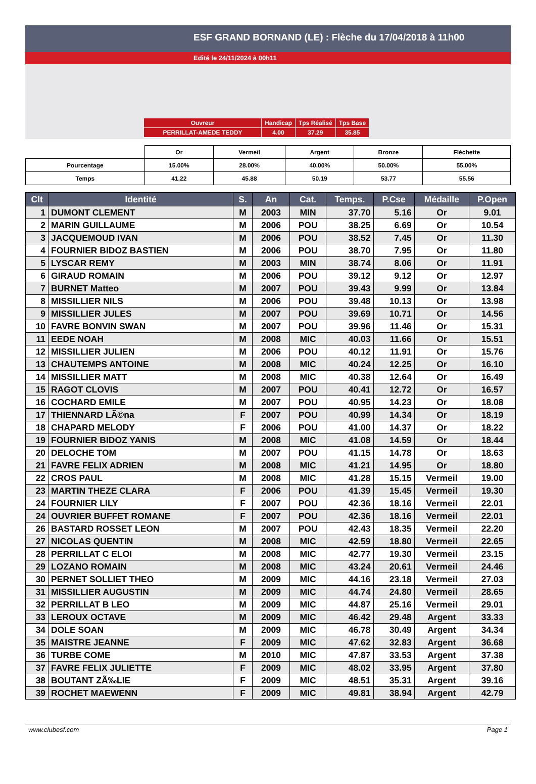ESF GRAND BORNAND (LE) : Flèche du 17/04/2018 à 11h00
Edité le 24/11/2024 à 00h11
| Ouvreur | Handicap | Tps Réalisé | Tps Base |
| PERRILLAT-AMEDE TEDDY | 4.00 | 37.29 | 35.85 |
| | Or | Vermeil | Argent | Bronze | Fléchette |
| Pourcentage | 15.00% | 28.00% | 40.00% | 50.00% | 55.00% |
| Temps | 41.22 | 45.88 | 50.19 | 53.77 | 55.56 |
| Clt | Identité | S. | An | Cat. | Temps. | P.Cse | Médaille | P.Open |
| --- | --- | --- | --- | --- | --- | --- | --- | --- |
| 1 | DUMONT CLEMENT | M | 2003 | MIN | 37.70 | 5.16 | Or | 9.01 |
| 2 | MARIN GUILLAUME | M | 2006 | POU | 38.25 | 6.69 | Or | 10.54 |
| 3 | JACQUEMOUD IVAN | M | 2006 | POU | 38.52 | 7.45 | Or | 11.30 |
| 4 | FOURNIER BIDOZ BASTIEN | M | 2006 | POU | 38.70 | 7.95 | Or | 11.80 |
| 5 | LYSCAR REMY | M | 2003 | MIN | 38.74 | 8.06 | Or | 11.91 |
| 6 | GIRAUD ROMAIN | M | 2006 | POU | 39.12 | 9.12 | Or | 12.97 |
| 7 | BURNET Matteo | M | 2007 | POU | 39.43 | 9.99 | Or | 13.84 |
| 8 | MISSILLIER NILS | M | 2006 | POU | 39.48 | 10.13 | Or | 13.98 |
| 9 | MISSILLIER JULES | M | 2007 | POU | 39.69 | 10.71 | Or | 14.56 |
| 10 | FAVRE BONVIN SWAN | M | 2007 | POU | 39.96 | 11.46 | Or | 15.31 |
| 11 | EEDE NOAH | M | 2008 | MIC | 40.03 | 11.66 | Or | 15.51 |
| 12 | MISSILLIER JULIEN | M | 2006 | POU | 40.12 | 11.91 | Or | 15.76 |
| 13 | CHAUTEMPS ANTOINE | M | 2008 | MIC | 40.24 | 12.25 | Or | 16.10 |
| 14 | MISSILLIER MATT | M | 2008 | MIC | 40.38 | 12.64 | Or | 16.49 |
| 15 | RAGOT CLOVIS | M | 2007 | POU | 40.41 | 12.72 | Or | 16.57 |
| 16 | COCHARD EMILE | M | 2007 | POU | 40.95 | 14.23 | Or | 18.08 |
| 17 | THIENNARD LÃ©na | F | 2007 | POU | 40.99 | 14.34 | Or | 18.19 |
| 18 | CHAPARD MELODY | F | 2006 | POU | 41.00 | 14.37 | Or | 18.22 |
| 19 | FOURNIER BIDOZ YANIS | M | 2008 | MIC | 41.08 | 14.59 | Or | 18.44 |
| 20 | DELOCHE TOM | M | 2007 | POU | 41.15 | 14.78 | Or | 18.63 |
| 21 | FAVRE FELIX ADRIEN | M | 2008 | MIC | 41.21 | 14.95 | Or | 18.80 |
| 22 | CROS PAUL | M | 2008 | MIC | 41.28 | 15.15 | Vermeil | 19.00 |
| 23 | MARTIN THEZE CLARA | F | 2006 | POU | 41.39 | 15.45 | Vermeil | 19.30 |
| 24 | FOURNIER LILY | F | 2007 | POU | 42.36 | 18.16 | Vermeil | 22.01 |
| 24 | OUVRIER BUFFET ROMANE | F | 2007 | POU | 42.36 | 18.16 | Vermeil | 22.01 |
| 26 | BASTARD ROSSET LEON | M | 2007 | POU | 42.43 | 18.35 | Vermeil | 22.20 |
| 27 | NICOLAS QUENTIN | M | 2008 | MIC | 42.59 | 18.80 | Vermeil | 22.65 |
| 28 | PERRILLAT C ELOI | M | 2008 | MIC | 42.77 | 19.30 | Vermeil | 23.15 |
| 29 | LOZANO ROMAIN | M | 2008 | MIC | 43.24 | 20.61 | Vermeil | 24.46 |
| 30 | PERNET SOLLIET THEO | M | 2009 | MIC | 44.16 | 23.18 | Vermeil | 27.03 |
| 31 | MISSILLIER AUGUSTIN | M | 2009 | MIC | 44.74 | 24.80 | Vermeil | 28.65 |
| 32 | PERRILLAT B LEO | M | 2009 | MIC | 44.87 | 25.16 | Vermeil | 29.01 |
| 33 | LEROUX OCTAVE | M | 2009 | MIC | 46.42 | 29.48 | Argent | 33.33 |
| 34 | DOLE SOAN | M | 2009 | MIC | 46.78 | 30.49 | Argent | 34.34 |
| 35 | MAISTRE JEANNE | F | 2009 | MIC | 47.62 | 32.83 | Argent | 36.68 |
| 36 | TURBE COME | M | 2010 | MIC | 47.87 | 33.53 | Argent | 37.38 |
| 37 | FAVRE FELIX JULIETTE | F | 2009 | MIC | 48.02 | 33.95 | Argent | 37.80 |
| 38 | BOUTANT ZÃ‰LIE | F | 2009 | MIC | 48.51 | 35.31 | Argent | 39.16 |
| 39 | ROCHET MAEWENN | F | 2009 | MIC | 49.81 | 38.94 | Argent | 42.79 |
www.clubesf.com Page 1